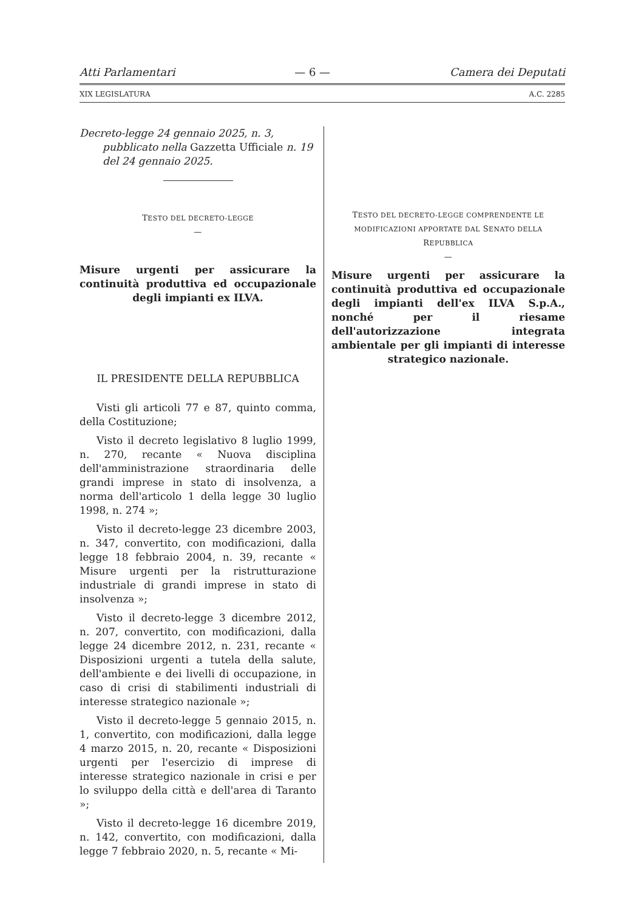Atti Parlamentari — 6 — Camera dei Deputati
XIX LEGISLATURA A.C. 2285
Decreto-legge 24 gennaio 2025, n. 3, pubblicato nella Gazzetta Ufficiale n. 19 del 24 gennaio 2025.
TESTO DEL DECRETO-LEGGE
—
Misure urgenti per assicurare la continuità produttiva ed occupazionale degli impianti ex ILVA.
IL PRESIDENTE DELLA REPUBBLICA
Visti gli articoli 77 e 87, quinto comma, della Costituzione;
Visto il decreto legislativo 8 luglio 1999, n. 270, recante « Nuova disciplina dell'amministrazione straordinaria delle grandi imprese in stato di insolvenza, a norma dell'articolo 1 della legge 30 luglio 1998, n. 274 »;
Visto il decreto-legge 23 dicembre 2003, n. 347, convertito, con modificazioni, dalla legge 18 febbraio 2004, n. 39, recante « Misure urgenti per la ristrutturazione industriale di grandi imprese in stato di insolvenza »;
Visto il decreto-legge 3 dicembre 2012, n. 207, convertito, con modificazioni, dalla legge 24 dicembre 2012, n. 231, recante « Disposizioni urgenti a tutela della salute, dell'ambiente e dei livelli di occupazione, in caso di crisi di stabilimenti industriali di interesse strategico nazionale »;
Visto il decreto-legge 5 gennaio 2015, n. 1, convertito, con modificazioni, dalla legge 4 marzo 2015, n. 20, recante « Disposizioni urgenti per l'esercizio di imprese di interesse strategico nazionale in crisi e per lo sviluppo della città e dell'area di Taranto »;
Visto il decreto-legge 16 dicembre 2019, n. 142, convertito, con modificazioni, dalla legge 7 febbraio 2020, n. 5, recante « Mi-
TESTO DEL DECRETO-LEGGE COMPRENDENTE LE MODIFICAZIONI APPORTATE DAL SENATO DELLA REPUBBLICA
—
Misure urgenti per assicurare la continuità produttiva ed occupazionale degli impianti dell'ex ILVA S.p.A., nonché per il riesame dell'autorizzazione integrata ambientale per gli impianti di interesse strategico nazionale.